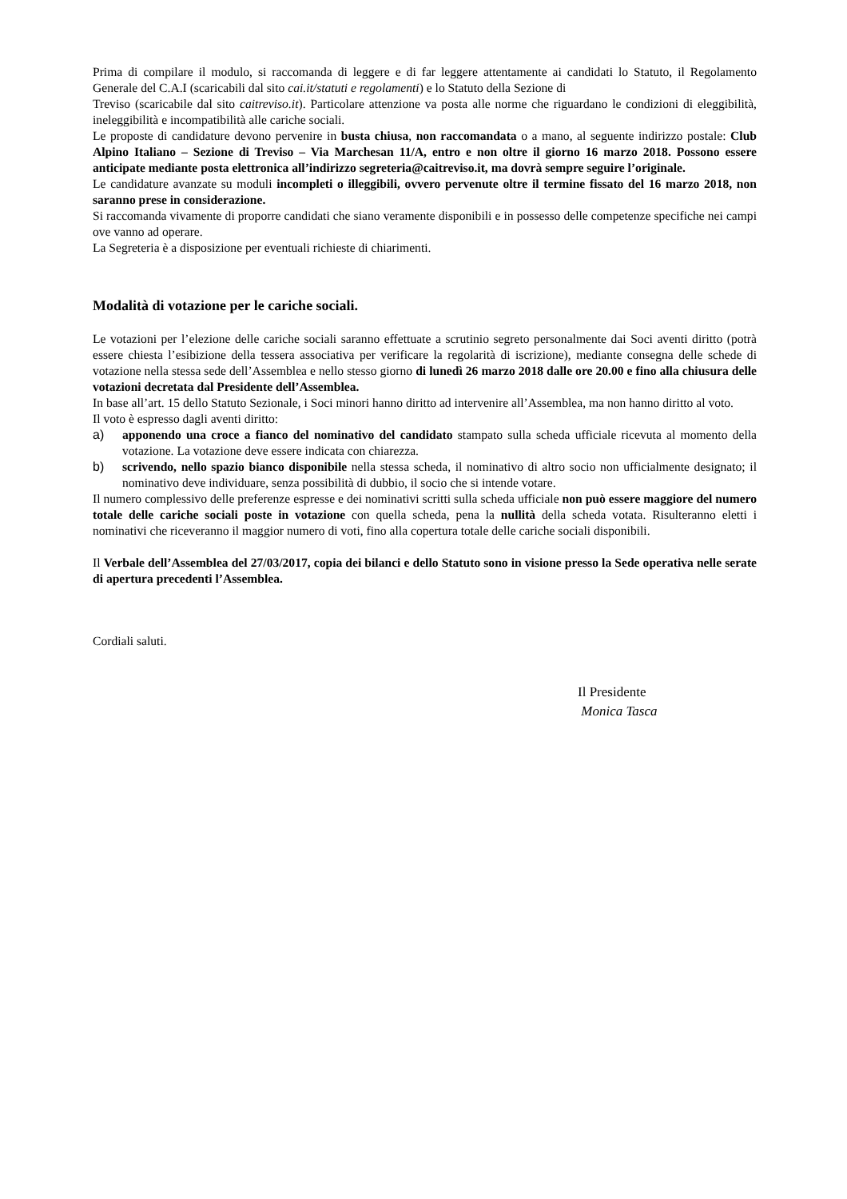Prima di compilare il modulo, si raccomanda di leggere e di far leggere attentamente ai candidati lo Statuto, il Regolamento Generale del C.A.I (scaricabili dal sito cai.it/statuti e regolamenti) e lo Statuto della Sezione di
Treviso (scaricabile dal sito caitreviso.it). Particolare attenzione va posta alle norme che riguardano le condizioni di eleggibilità, ineleggibilità e incompatibilità alle cariche sociali.
Le proposte di candidature devono pervenire in busta chiusa, non raccomandata o a mano, al seguente indirizzo postale: Club Alpino Italiano – Sezione di Treviso – Via Marchesan 11/A, entro e non oltre il giorno 16 marzo 2018. Possono essere anticipate mediante posta elettronica all’indirizzo segreteria@caitreviso.it, ma dovrà sempre seguire l’originale.
Le candidature avanzate su moduli incompleti o illeggibili, ovvero pervenute oltre il termine fissato del 16 marzo 2018, non saranno prese in considerazione.
Si raccomanda vivamente di proporre candidati che siano veramente disponibili e in possesso delle competenze specifiche nei campi ove vanno ad operare.
La Segreteria è a disposizione per eventuali richieste di chiarimenti.
Modalità di votazione per le cariche sociali.
Le votazioni per l’elezione delle cariche sociali saranno effettuate a scrutinio segreto personalmente dai Soci aventi diritto (potrà essere chiesta l’esibizione della tessera associativa per verificare la regolarità di iscrizione), mediante consegna delle schede di votazione nella stessa sede dell’Assemblea e nello stesso giorno di lunedì 26 marzo 2018 dalle ore 20.00 e fino alla chiusura delle votazioni decretata dal Presidente dell’Assemblea.
In base all’art. 15 dello Statuto Sezionale, i Soci minori hanno diritto ad intervenire all’Assemblea, ma non hanno diritto al voto.
Il voto è espresso dagli aventi diritto:
a) apponendo una croce a fianco del nominativo del candidato stampato sulla scheda ufficiale ricevuta al momento della votazione. La votazione deve essere indicata con chiarezza.
b) scrivendo, nello spazio bianco disponibile nella stessa scheda, il nominativo di altro socio non ufficialmente designato; il nominativo deve individuare, senza possibilità di dubbio, il socio che si intende votare.
Il numero complessivo delle preferenze espresse e dei nominativi scritti sulla scheda ufficiale non può essere maggiore del numero totale delle cariche sociali poste in votazione con quella scheda, pena la nullità della scheda votata. Risulteranno eletti i nominativi che riceveranno il maggior numero di voti, fino alla copertura totale delle cariche sociali disponibili.
Il Verbale dell’Assemblea del 27/03/2017, copia dei bilanci e dello Statuto sono in visione presso la Sede operativa nelle serate di apertura precedenti l’Assemblea.
Cordiali saluti.
Il Presidente
Monica Tasca